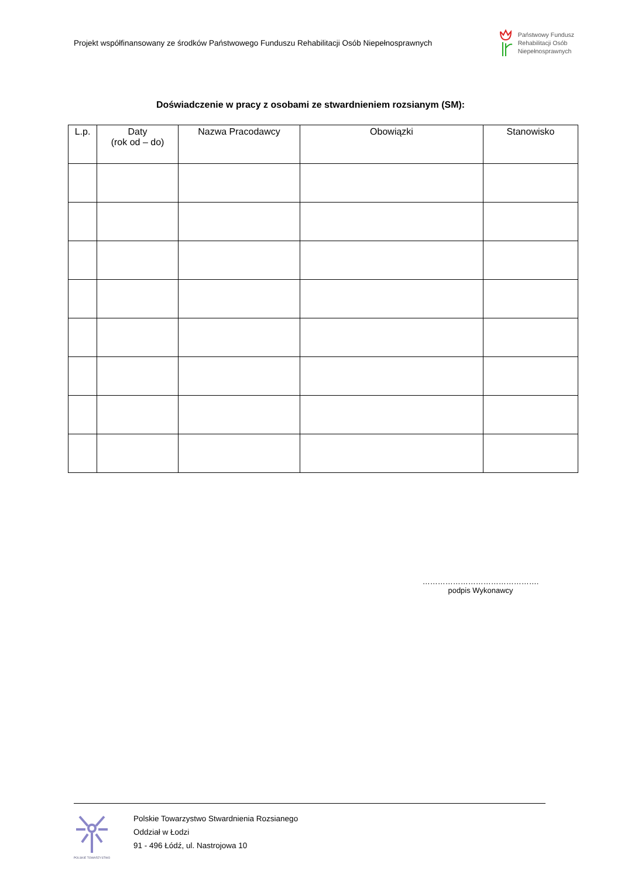Projekt współfinansowany ze środków Państwowego Funduszu Rehabilitacji Osób Niepełnosprawnych
Państwowy Fundusz
Rehabilitacji Osób
Niepełnosprawnych
Doświadczenie w pracy z osobami ze stwardnieniem rozsianym (SM):
| L.p. | Daty (rok od – do) | Nazwa Pracodawcy | Obowiązki | Stanowisko |
| --- | --- | --- | --- | --- |
……………………………………….
podpis Wykonawcy
POLSKIE TOWARZYSTWO
Polskie Towarzystwo Stwardnienia Rozsianego
Oddział w Łodzi
91 - 496 Łódź, ul. Nastrojowa 10